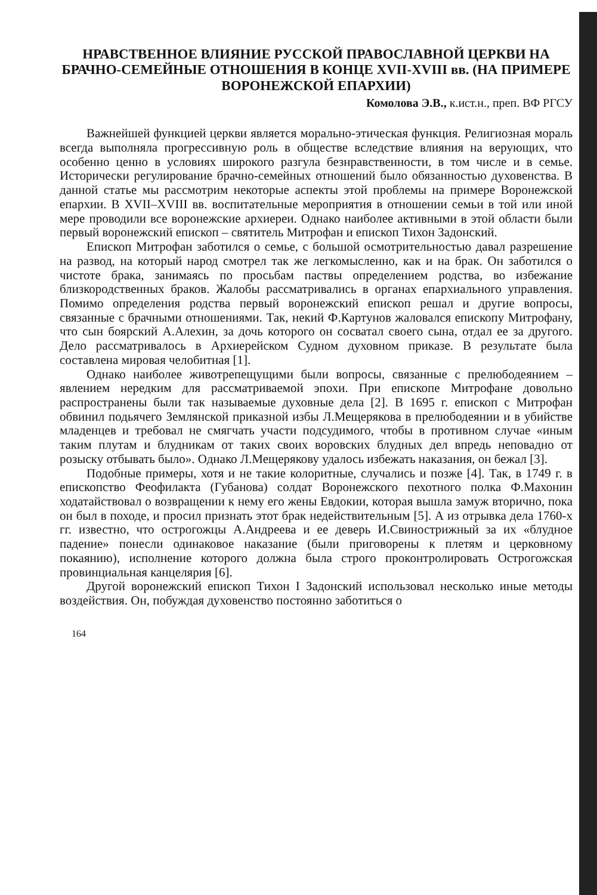НРАВСТВЕННОЕ ВЛИЯНИЕ РУССКОЙ ПРАВОСЛАВНОЙ ЦЕРКВИ НА БРАЧНО-СЕМЕЙНЫЕ ОТНОШЕНИЯ В КОНЦЕ XVII-XVIII вв. (НА ПРИМЕРЕ ВОРОНЕЖСКОЙ ЕПАРХИИ)
Комолова Э.В., к.ист.н., преп. ВФ РГСУ
Важнейшей функцией церкви является морально-этическая функция. Религиозная мораль всегда выполняла прогрессивную роль в обществе вследствие влияния на верующих, что особенно ценно в условиях широкого разгула безнравственности, в том числе и в семье. Исторически регулирование брачно-семейных отношений было обязанностью духовенства. В данной статье мы рассмотрим некоторые аспекты этой проблемы на примере Воронежской епархии. В XVII–XVIII вв. воспитательные мероприятия в отношении семьи в той или иной мере проводили все воронежские архиереи. Однако наиболее активными в этой области были первый воронежский епископ – святитель Митрофан и епископ Тихон Задонский.
Епископ Митрофан заботился о семье, с большой осмотрительностью давал разрешение на развод, на который народ смотрел так же легкомысленно, как и на брак. Он заботился о чистоте брака, занимаясь по просьбам паствы определением родства, во избежание близкородственных браков. Жалобы рассматривались в органах епархиального управления. Помимо определения родства первый воронежский епископ решал и другие вопросы, связанные с брачными отношениями. Так, некий Ф.Картунов жаловался епископу Митрофану, что сын боярский А.Алехин, за дочь которого он сосватал своего сына, отдал ее за другого. Дело рассматривалось в Архиерейском Судном духовном приказе. В результате была составлена мировая челобитная [1].
Однако наиболее животрепещущими были вопросы, связанные с прелюбодеянием – явлением нередким для рассматриваемой эпохи. При епископе Митрофане довольно распространены были так называемые духовные дела [2]. В 1695 г. епископ с Митрофан обвинил подьячего Землянской приказной избы Л.Мещерякова в прелюбодеянии и в убийстве младенцев и требовал не смягчать участи подсудимого, чтобы в противном случае «иным таким плутам и блудникам от таких своих воровских блудных дел впредь неповадно от розыску отбывать было». Однако Л.Мещерякову удалось избежать наказания, он бежал [3].
Подобные примеры, хотя и не такие колоритные, случались и позже [4]. Так, в 1749 г. в епископство Феофилакта (Губанова) солдат Воронежского пехотного полка Ф.Махонин ходатайствовал о возвращении к нему его жены Евдокии, которая вышла замуж вторично, пока он был в походе, и просил признать этот брак недействительным [5]. А из отрывка дела 1760-х гг. известно, что острогожцы А.Андреева и ее деверь И.Свинострижный за их «блудное падение» понесли одинаковое наказание (были приговорены к плетям и церковному покаянию), исполнение которого должна была строго проконтролировать Острогожская провинциальная канцелярия [6].
Другой воронежский епископ Тихон I Задонский использовал несколько иные методы воздействия. Он, побуждая духовенство постоянно заботиться о
164